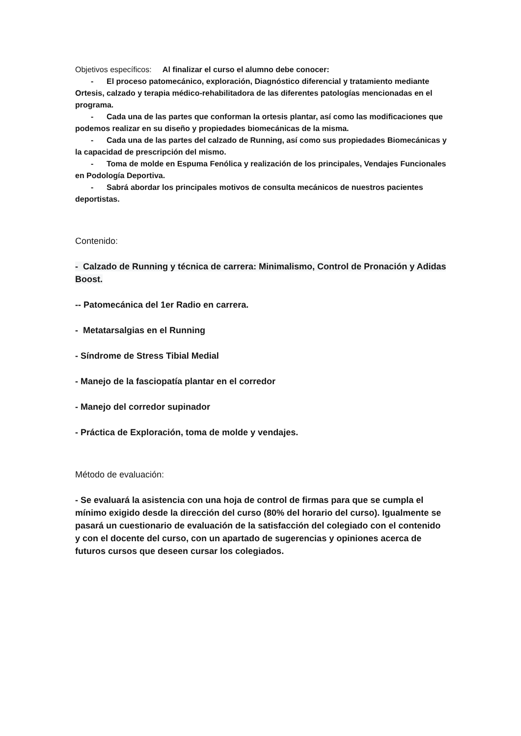Objetivos específicos: Al finalizar el curso el alumno debe conocer:
- El proceso patomecánico, exploración, Diagnóstico diferencial y tratamiento mediante Ortesis, calzado y terapia médico-rehabilitadora de las diferentes patologías mencionadas en el programa.
- Cada una de las partes que conforman la ortesis plantar, así como las modificaciones que podemos realizar en su diseño y propiedades biomecánicas de la misma.
- Cada una de las partes del calzado de Running, así como sus propiedades Biomecánicas y la capacidad de prescripción del mismo.
- Toma de molde en Espuma Fenólica y realización de los principales, Vendajes Funcionales en Podología Deportiva.
- Sabrá abordar los principales motivos de consulta mecánicos de nuestros pacientes deportistas.
Contenido:
- Calzado de Running y técnica de carrera: Minimalismo, Control de Pronación y Adidas Boost.
-- Patomecánica del 1er Radio en carrera.
- Metatarsalgias en el Running
- Síndrome de Stress Tibial Medial
- Manejo de la fasciopatía plantar en el corredor
- Manejo del corredor supinador
- Práctica de Exploración, toma de molde y vendajes.
Método de evaluación:
- Se evaluará la asistencia con una hoja de control de firmas para que se cumpla el mínimo exigido desde la dirección del curso (80% del horario del curso). Igualmente se pasará un cuestionario de evaluación de la satisfacción del colegiado con el contenido y con el docente del curso, con un apartado de sugerencias y opiniones acerca de futuros cursos que deseen cursar los colegiados.